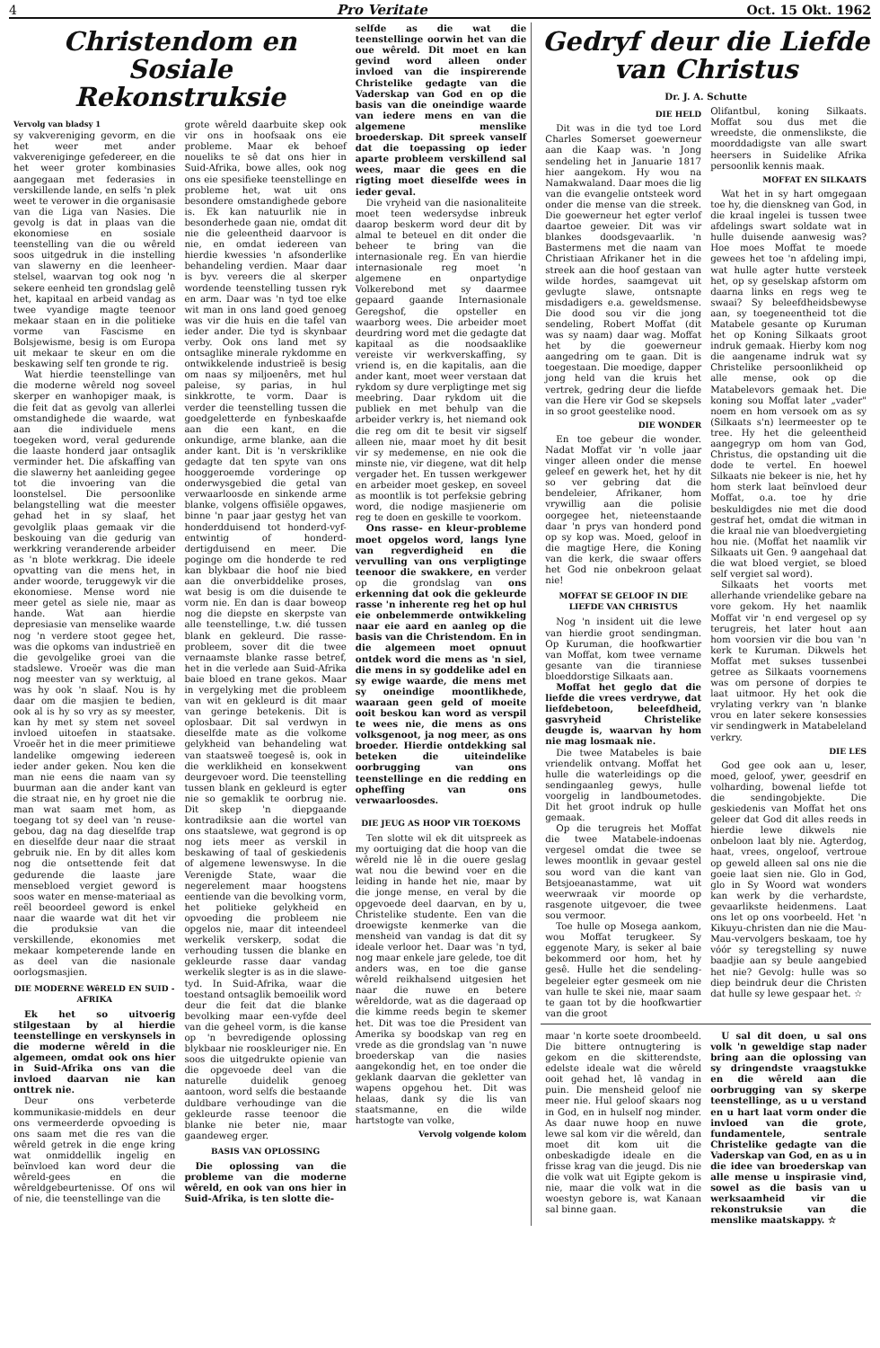4 Pro Veritate Oct. 15 Okt. 1962
Christendom en Sosiale
Rekonstruksie
Vervolg van bladsy 1
sy vakvereniging gevorm, en die het weer met ander vakvereniginge gefedereer, en die het weer groter kombinasies aangegaan met federasies in verskillende lande, en selfs 'n plek weet te verower in die organisasie van die Liga van Nasies. Die gevolg is dat in plaas van die ekonomiese en sosiale teenstelling van die ou wêreld soos uitgedruk in die instelling van slawerny en die leenheer-stelsel, waarvan tog ook nog 'n sekere eenheid ten grondslag gelê het, kapitaal en arbeid vandag as twee vyandige magte teenoor mekaar staan en in die politieke vorme van Fascisme en Bolsjewisme, besig is om Europa uit mekaar te skeur en om die beskawing self ten gronde te rig.
Wat hierdie teenstellinge van die moderne wêreld nog soveel skerper en wanhopiger maak, is die feit dat as gevolg van allerlei omstandighede die waarde, wat aan die individuele mens toegeken word, veral gedurende die laaste honderd jaar ontsaglik verminder het. Die afskaffing van die slawerny het aanleiding gegee tot die invoering van die loonstelsel. Die persoonlike belangstelling wat die meester gehad het in sy slaaf, het gevolglik plaas gemaak vir die beskouing van die gedurig van werkkring veranderende arbeider as 'n blote werkkrag. Die ideele opvatting van die mens het, in ander woorde, teruggewyk vir die ekonomiese. Mense word nie meer getel as siele nie, maar as hande. Wat aan hierdie depresiasie van menselike waarde nog 'n verdere stoot gegee het, was die opkoms van industrieë en die gevolgelike groei van die stadslewe. Vroeër was die man nog meester van sy werktuig, al was hy ook 'n slaaf. Nou is hy daar om die masjien te bedien, ook al is hy so vry as sy meester, kan hy met sy stem net soveel invloed uitoefen in staatsake. Vroeër het in die meer primitiewe landelike omgewing iedereen ieder ander geken. Nou ken die man nie eens die naam van sy buurman aan die ander kant van die straat nie, en hy groet nie die man wat saam met hom, as toegang tot sy deel van 'n reuse-gebou, dag na dag dieselfde trap en dieselfde deur naar die straat gebruik nie. En by dit alles kom nog die ontsettende feit dat gedurende die laaste jare mensebloed vergiet geword is soos water en mense-materiaal as reël beoordeel geword is enkel naar die waarde wat dit het vir die produksie van die verskillende, ekonomies met mekaar kompeterende lande en as deel van die nasionale oorlogsmasjien.
DIE MODERNE WêRELD EN SUID - AFRIKA
Ek het so uitvoerig stilgestaan by al hierdie teenstellinge en verskynsels in die moderne wêreld in die algemeen, omdat ook ons hier in Suid-Afrika ons van die invloed daarvan nie kan onttrek nie.
Deur ons verbeterde kommunikasie-middels en deur ons vermeerderde opvoeding is ons saam met die res van die wêreld getrek in die enge kring wat onmiddellik ingelig en beïnvloed kan word deur die wêreld-gees en die wêreldgebeurtenisse. Of ons wil of nie, die teenstellinge van die
grote wêreld daarbuite skep ook vir ons in hoofsaak ons eie probleme. Maar ek behoef noueliks te sê dat ons hier in Suid-Afrika, bowe alles, ook nog ons eie spesifieke teenstellinge en probleme het, wat uit ons besondere omstandighede gebore is. Ek kan natuurlik nie in besonderhede gaan nie, omdat dit nie die geleentheid daarvoor is nie, en omdat iedereen van hierdie kwessies 'n afsonderlike behandeling verdien. Maar daar is byv. vereers die al skerper wordende teenstelling tussen ryk en arm. Daar was 'n tyd toe elke wit man in ons land goed genoeg was vir die huis en die tafel van ieder ander. Die tyd is skynbaar verby. Ook ons land met sy ontsaglike minerale rykdomme en ontwikkelende industrieë is besig om naas sy miljoenêrs, met hul paleise, sy parias, in hul sinkkrotte, te vorm. Daar is verder die teenstelling tussen die goedgeletterde en fynbeskaafde aan die een kant, en die onkundige, arme blanke, aan die ander kant. Dit is 'n verskriklike gedagte dat ten spyte van ons hooggeroemde vorderinge op onderwysgebied die getal van verwaarloosde en sinkende arme blanke, volgens offisiële opgawes, binne 'n paar jaar gestyg het van honderdduisend tot honderd-vyf-entwintig of honderd-dertigduisend en meer. Die poginge om die honderde te red kan blykbaar die hoof nie bied aan die onverbiddelike proses, wat besig is om die duisende te vorm nie. En dan is daar boweop nog die diepste en skerpste van alle teenstellinge, t.w. dié tussen blank en gekleurd. Die rasse-probleem, sover dit die twee vernaamste blanke rasse betref, het in die verlede aan Suid-Afrika baie bloed en trane gekos. Maar in vergelyking met die probleem van wit en gekleurd is dit maar van geringe betekenis. Dit is oplosbaar. Dit sal verdwyn in dieselfde mate as die volkome gelykheid van behandeling wat van staatsweë toegesê is, ook in die werklikheid en konsekwent deurgevoer word. Die teenstelling tussen blank en gekleurd is egter nie so gemaklik te oorbrug nie. Dit skep 'n diepgaande kontradiksie aan die wortel van ons staatslewe, wat gegrond is op nog iets meer as verskil in beskawing of taal of geskiedenis of algemene lewenswyse. In die Verenigde State, waar die negerelement maar hoogstens eentiende van die bevolking vorm, het politieke gelykheid en opvoeding die probleem nie opgelos nie, maar dit inteendeel werkelik verskerp, sodat die verhouding tussen die blanke en gekleurde rasse daar vandag werkelik slegter is as in die slawe-tyd. In Suid-Afrika, waar die toestand ontsaglik bemoeilik word deur die feit dat die blanke bevolking maar een-vyfde deel van die geheel vorm, is die kanse op 'n bevredigende oplossing blykbaar nie rooskleuriger nie. En soos die uitgedrukte opienie van die opgevoede deel van die naturelle duidelik genoeg aantoon, word selfs die bestaande duldbare verhoudinge van die gekleurde rasse teenoor die blanke nie beter nie, maar gaandeweg erger.
BASIS VAN OPLOSSING
Die oplossing van die probleme van die moderne wêreld, en ook van ons hier in Suid-Afrika, is ten slotte die-
selfde as die wat die teenstellinge oorwin het van die oue wêreld. Dit moet en kan gevind word alleen onder invloed van die inspirerende Christelike gedagte van die Vaderskap van God en op die basis van die oneindige waarde van iedere mens en van die algemene menslike broederskap. Dit spreek vanself dat die toepassing op ieder aparte probleem verskillend sal wees, maar die gees en die rigting moet dieselfde wees in ieder geval.
Die vryheid van die nasionaliteite moet teen wedersydse inbreuk daarop beskerm word deur dit by almal te beteuel en dit onder die beheer te bring van die internasionale reg. En van hierdie internasionale reg moet 'n algemene en onpartydige Volkerebond met sy daarmee gepaard gaande Internasionale Geregshof, die opsteller en waarborg wees. Die arbeider moet deurdring word met die gedagte dat kapitaal as die noodsaaklike vereiste vir werkverskaffing, sy vriend is, en die kapitalis, aan die ander kant, moet weer verstaan dat rykdom sy dure verpligtinge met sig meebring. Daar rykdom uit die publiek en met behulp van die arbeider verkry is, het niemand ook die reg om dit te besit vir sigself alleen nie, maar moet hy dit besit vir sy medemense, en nie ook die minste nie, vir diegene, wat dit help vergader het. En tussen werkgewer en arbeider moet geskep, en soveel as moontlik is tot perfeksie gebring word, die nodige masjienerie om reg te doen en geskille te voorkom.
Ons rasse- en kleur-probleme moet opgelos word, langs lyne van regverdigheid en die vervulling van ons verpligtinge teenoor die swakkere, en verder op die grondslag van ons erkenning dat ook die gekleurde rasse 'n inherente reg het op hul eie onbelemmerde ontwikkeling naar eie aard en aanleg op die basis van die Christendom. En in die algemeen moet opnuut ontdek word die mens as 'n siel, die mens in sy goddelike adel en sy ewige waarde, die mens met sy oneindige moontlikhede, waaraan geen geld of moeite ooit beskou kan word as verspil te wees nie, die mens as ons volksgenoot, ja nog meer, as ons broeder. Hierdie ontdekking sal beteken die uiteindelike oorbrugging van ons teenstellinge en die redding en opheffing van ons verwaarloosdes.
DIE JEUG AS HOOP VIR TOEKOMS
Ten slotte wil ek dit uitspreek as my oortuiging dat die hoop van die wêreld nie lê in die ouere geslag wat nou die bewind voer en die leiding in hande het nie, maar by die jonge mense, en veral by die opgevoede deel daarvan, en by u, Christelike studente. Een van die droewigste kenmerke van die mensheid van vandag is dat dit sy ideale verloor het. Daar was 'n tyd, nog maar enkele jare gelede, toe dit anders was, en toe die ganse wêreld reikhalsend uitgesien het naar die nuwe en betere wêreldorde, wat as die dageraad op die kimme reeds begin te skemer het. Dit was toe die President van Amerika sy boodskap van reg en vrede as die grondslag van 'n nuwe broederskap van die nasies aangekondig het, en toe onder die geklank daarvan die gekletter van wapens opgehou het. Dit was helaas, dank sy die lis van staatsmanne, en die wilde hartstogte van volke,
Vervolg volgende kolom
Gedryf deur die Liefde
van Christus
Dr. J. A. Schutte
DIE HELD
Dit was in die tyd toe Lord Charles Somerset goewerneur aan die Kaap was. 'n Jong sendeling het in Januarie 1817 hier aangekom. Hy wou na Namakwaland. Daar moes die lig van die evangelie ontsteek word onder die mense van die streek. Die goewerneur het egter verlof daartoe geweier. Dit was vir blankes doodsgevaarlik. 'n Bastermens met die naam van Christiaan Afrikaner het in die streek aan die hoof gestaan van wilde hordes, saamgevat uit gevlugte slawe, ontsnapte misdadigers e.a. geweldsmense. Die dood sou vir die jong sendeling, Robert Moffat (dit was sy naam) daar wag. Moffat het by die goewerneur aangedring om te gaan. Dit is toegestaan. Die moedige, dapper jong held van die kruis het vertrek, gedring deur die liefde van die Here vir God se skepsels in so groot geestelike nood.
DIE WONDER
En toe gebeur die wonder. Nadat Moffat vir 'n volle jaar vinger alleen onder die mense geleef en gewerk het, het hy dit so ver gebring dat die bendeleier, Afrikaner, hom vrywillig aan die polisie oorgegee het, nieteenstaande daar 'n prys van honderd pond op sy kop was. Moed, geloof in die magtige Here, die Koning van die kerk, die swaar offers het God nie onbekroon gelaat nie!
MOFFAT SE GELOOF IN DIE LIEFDE VAN CHRISTUS
Nog 'n insident uit die lewe van hierdie groot sendingman. Op Kuruman, die hoofkwartier van Moffat, kom twee vername gesante van die tiranniese bloeddorstige Silkaats aan.
Moffat het geglo dat die liefde die vrees verdrywe, dat liefdebetoon, beleefdheid, gasvryheid Christelike deugde is, waarvan hy hom nie mag losmaak nie.
Die twee Matabeles is baie vriendelik ontvang. Moffat het hulle die waterleidings op die sendingaanleg gewys, hulle voorgelig in landboumetodes. Dit het groot indruk op hulle gemaak.
Op die terugreis het Moffat die twee Matabele-indoenas vergesel omdat die twee se lewes moontlik in gevaar gestel sou word van die kant van Betsjoeanastamme, wat uit weerwraak vir moorde op rasgenote uitgevoer, die twee sou vermoor.
Toe hulle op Mosega aankom, wou Moffat terugkeer. Sy eggenote Mary, is seker al baie bekommerd oor hom, het hy gesê. Hulle het die sendeling-begeleier egter gesmeek om nie van hulle te skei nie, maar saam te gaan tot by die hoofkwartier van die groot
Olifantbul, koning Silkaats. Moffat sou dus met die wreedste, die onmenslikste, die moorddadigste van alle swart heersers in Suidelike Afrika persoonlik kennis maak.
MOFFAT EN SILKAATS
Wat het in sy hart omgegaan toe hy, die dienskneg van God, in die kraal ingelei is tussen twee afdelings swart soldate wat in hulle duisende aanwesig was? Hoe moes Moffat te moede gewees het toe 'n afdeling impi, wat hulle agter hutte versteek het, op sy geselskap afstorm om daarna links en regs weg te swaai? Sy beleefdheidsbewyse aan, sy toegeneentheid tot die Matabele gesante op Kuruman het op Koning Silkaats groot indruk gemaak. Hierby kom nog die aangename indruk wat sy Christelike persoonlikheid op alle mense, ook op die Matabelevors gemaak het. Die koning sou Moffat later „vader" noem en hom versoek om as sy (Silkaats s'n) leermeester op te tree. Hy het die geleentheid aangegryp om hom van God, Christus, die opstanding uit die dode te vertel. En hoewel Silkaats nie bekeer is nie, het hy hom sterk laat beïnvloed deur Moffat, o.a. toe hy drie beskuldigdes nie met die dood gestraf het, omdat die witman in die kraal nie van bloedvergieting hou nie. (Moffat het naamlik vir Silkaats uit Gen. 9 aangehaal dat die wat bloed vergiet, se bloed self vergiet sal word).
Silkaats het voorts met allerhande vriendelike gebare na vore gekom. Hy het naamlik Moffat vir 'n end vergesel op sy terugreis, het later hout aan hom voorsien vir die bou van 'n kerk te Kuruman. Dikwels het Moffat met sukses tussenbei getree as Silkaats voornemens was om persone of dorpies te laat uitmoor. Hy het ook die vrylating verkry van 'n blanke vrou en later sekere konsessies vir sendingwerk in Matabeleland verkry.
DIE LES
God gee ook aan u, leser, moed, geloof, ywer, geesdrif en volharding, bowenal liefde tot die sendingobjekte. Die geskiedenis van Moffat het ons geleer dat God dit alles reeds in hierdie lewe dikwels nie onbeloon laat bly nie. Agterdog, haat, vrees, ongeloof, vertroue op geweld alleen sal ons nie die goeie laat sien nie. Glo in God, glo in Sy Woord wat wonders kan werk by die verhardste, gevaarlikste heidenmens. Laat ons let op ons voorbeeld. Het 'n Kikuyu-christen dan nie die Mau-Mau-vervolgers beskaam, toe hy vóór sy teregstelling sy nuwe baadjie aan sy beule aangebied het nie? Gevolg: hulle was so diep beindruk deur die Christen dat hulle sy lewe gespaar het. ☆
maar 'n korte soete droombeeld. Die bittere ontnugtering is gekom en die skitterendste, edelste ideale wat die wêreld ooit gehad het, lê vandag in puin. Die mensheid geloof nie meer nie. Hul geloof skaars nog in God, en in hulself nog minder. As daar nuwe hoop en nuwe lewe sal kom vir die wêreld, dan moet dit kom uit die onbeskadigde ideale en die frisse krag van die jeugd. Dis nie die volk wat uit Egipte gekom is nie, maar die volk wat in die woestyn gebore is, wat Kanaan sal binne gaan.
U sal dit doen, u sal ons volk 'n geweldige stap nader bring aan die oplossing van sy dringendste vraagstukke en die wêreld aan die oorbrugging van sy skerpe teenstellinge, as u u verstand en u hart laat vorm onder die invloed van die grote, fundamentele, sentrale Christelike gedagte van die Vaderskap van God, en as u in die idee van broederskap van alle mense u inspirasie vind, sowel as die basis van u werksaamheid vir die rekonstruksie van die menslike maatskappy. ☆